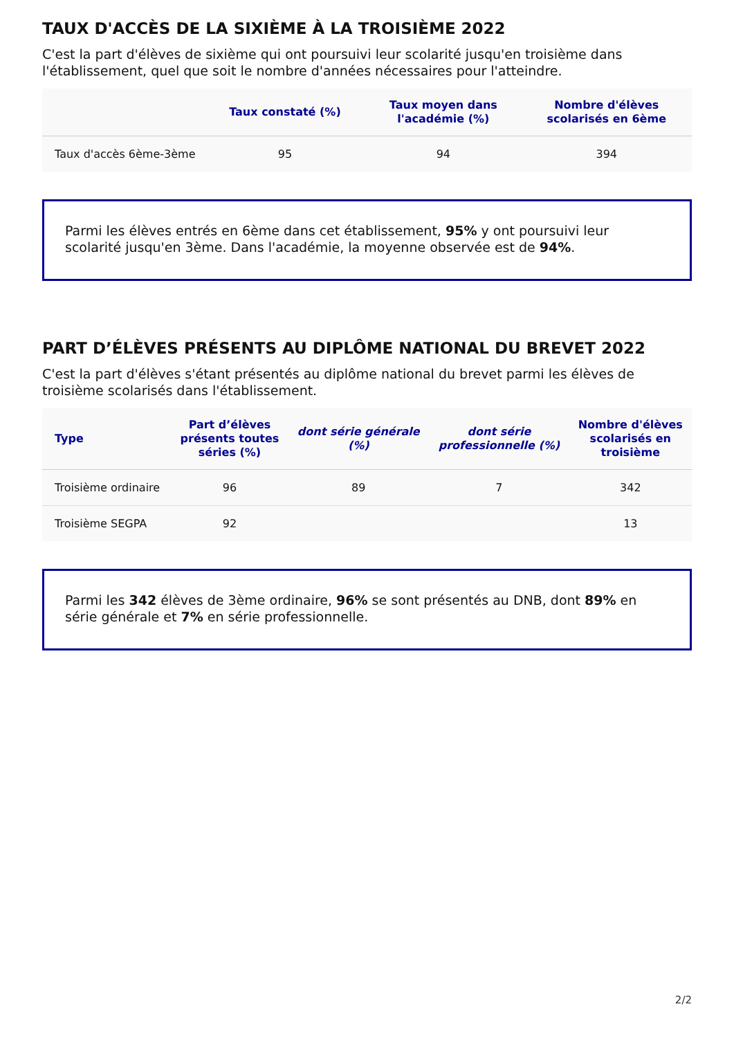TAUX D'ACCÈS DE LA SIXIÈME À LA TROISIÈME 2022
C'est la part d'élèves de sixième qui ont poursuivi leur scolarité jusqu'en troisième dans l'établissement, quel que soit le nombre d'années nécessaires pour l'atteindre.
| | Taux constaté (%) | Taux moyen dans l'académie (%) | Nombre d'élèves scolarisés en 6ème |
| --- | --- | --- | --- |
| Taux d'accès 6ème-3ème | 95 | 94 | 394 |
Parmi les élèves entrés en 6ème dans cet établissement, 95% y ont poursuivi leur scolarité jusqu'en 3ème. Dans l'académie, la moyenne observée est de 94%.
PART D’ÉLÈVES PRÉSENTS AU DIPLÔME NATIONAL DU BREVET 2022
C'est la part d'élèves s'étant présentés au diplôme national du brevet parmi les élèves de troisième scolarisés dans l'établissement.
| Type | Part d’élèves présents toutes séries (%) | dont série générale (%) | dont série professionnelle (%) | Nombre d'élèves scolarisés en troisième |
| --- | --- | --- | --- | --- |
| Troisième ordinaire | 96 | 89 | 7 | 342 |
| Troisième SEGPA | 92 | | | 13 |
Parmi les 342 élèves de 3ème ordinaire, 96% se sont présentés au DNB, dont 89% en série générale et 7% en série professionnelle.
2/2